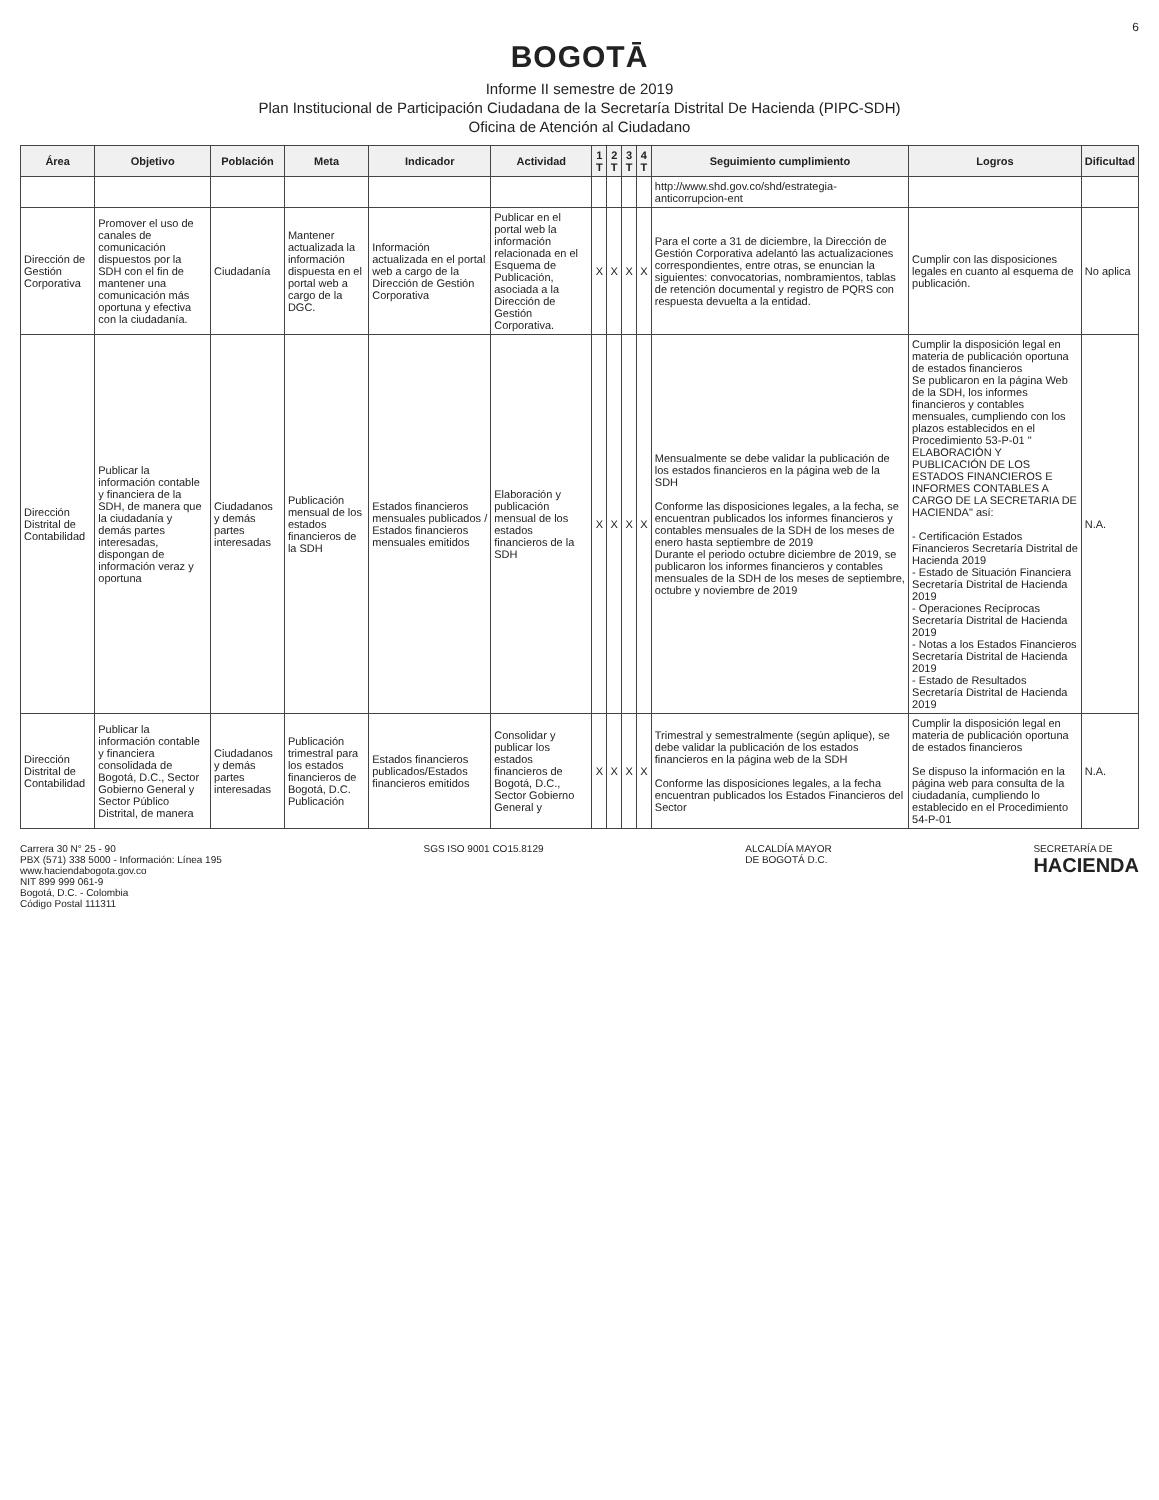6
BOGOTĀ
Informe II semestre de 2019
Plan Institucional de Participación Ciudadana de la Secretaría Distrital De Hacienda (PIPC-SDH)
Oficina de Atención al Ciudadano
| Área | Objetivo | Población | Meta | Indicador | Actividad | 1 T | 2 T | 3 T | 4 T | Seguimiento cumplimiento | Logros | Dificultad |
| --- | --- | --- | --- | --- | --- | --- | --- | --- | --- | --- | --- | --- |
| | | | | | | | | | | http://www.shd.gov.co/shd/estrategia-anticorrupcion-ent | | |
| Dirección de Gestión Corporativa | Promover el uso de canales de comunicación dispuestos por la SDH con el fin de mantener una comunicación más oportuna y efectiva con la ciudadanía. | Ciudadanía | Mantener actualizada la información dispuesta en el portal web a cargo de la DGC. | Información actualizada en el portal web a cargo de la Dirección de Gestión Corporativa | Publicar en el portal web la información relacionada en el Esquema de Publicación, asociada a la Dirección de Gestión Corporativa. | X | X | X | X | Para el corte a 31 de diciembre, la Dirección de Gestión Corporativa adelantó las actualizaciones correspondientes, entre otras, se enuncian la siguientes: convocatorias, nombramientos, tablas de retención documental y registro de PQRS con respuesta devuelta a la entidad. | Cumplir con las disposiciones legales en cuanto al esquema de publicación. | No aplica |
| Dirección Distrital de Contabilidad | Publicar la información contable y financiera de la SDH, de manera que la ciudadanía y demás partes interesadas, dispongan de información veraz y oportuna | Ciudadanos y demás partes interesadas | Publicación mensual de los estados financieros de la SDH | Estados financieros mensuales publicados / Estados financieros mensuales emitidos | Elaboración y publicación mensual de los estados financieros de la SDH | X | X | X | X | Mensualmente se debe validar la publicación de los estados financieros en la página web de la SDH Conforme las disposiciones legales, a la fecha, se encuentran publicados los informes financieros y contables mensuales de la SDH de los meses de enero hasta septiembre de 2019 Durante el periodo octubre diciembre de 2019, se publicaron los informes financieros y contables mensuales de la SDH de los meses de septiembre, octubre y noviembre de 2019 | Cumplir la disposición legal en materia de publicación oportuna de estados financieros Se publicaron en la página Web de la SDH, los informes financieros y contables mensuales, cumpliendo con los plazos establecidos en el Procedimiento 53-P-01 " ELABORACIÓN Y PUBLICACIÓN DE LOS ESTADOS FINANCIEROS E INFORMES CONTABLES A CARGO DE LA SECRETARIA DE HACIENDA" así: - Certificación Estados Financieros Secretaría Distrital de Hacienda 2019 - Estado de Situación Financiera Secretaría Distrital de Hacienda 2019 - Operaciones Recíprocas Secretaría Distrital de Hacienda 2019 - Notas a los Estados Financieros Secretaría Distrital de Hacienda 2019 - Estado de Resultados Secretaría Distrital de Hacienda 2019 | N.A. |
| Dirección Distrital de Contabilidad | Publicar la información contable y financiera consolidada de Bogotá, D.C., Sector Gobierno General y Sector Público Distrital, de manera | Ciudadanos y demás partes interesadas | Publicación trimestral para los estados financieros de Bogotá, D.C. Publicación | Estados financieros publicados/Estados financieros emitidos | Consolidar y publicar los estados financieros de Bogotá, D.C., Sector Gobierno General y | X | X | X | X | Trimestral y semestralmente (según aplique), se debe validar la publicación de los estados financieros en la página web de la SDH Conforme las disposiciones legales, a la fecha encuentran publicados los Estados Financieros del Sector | Cumplir la disposición legal en materia de publicación oportuna de estados financieros Se dispuso la información en la página web para consulta de la ciudadanía, cumpliendo lo establecido en el Procedimiento 54-P-01 | N.A. |
Carrera 30 N° 25 - 90
PBX (571) 338 5000 - Información: Línea 195
www.haciendabogota.gov.co
NIT 899 999 061-9
Bogotá, D.C. - Colombia
Código Postal 111311
SGS ISO 9001 CO15.8129 ALCALDÍA MAYOR
DE BOGOTÁ D.C.
SECRETARÍA DE
HACIENDA